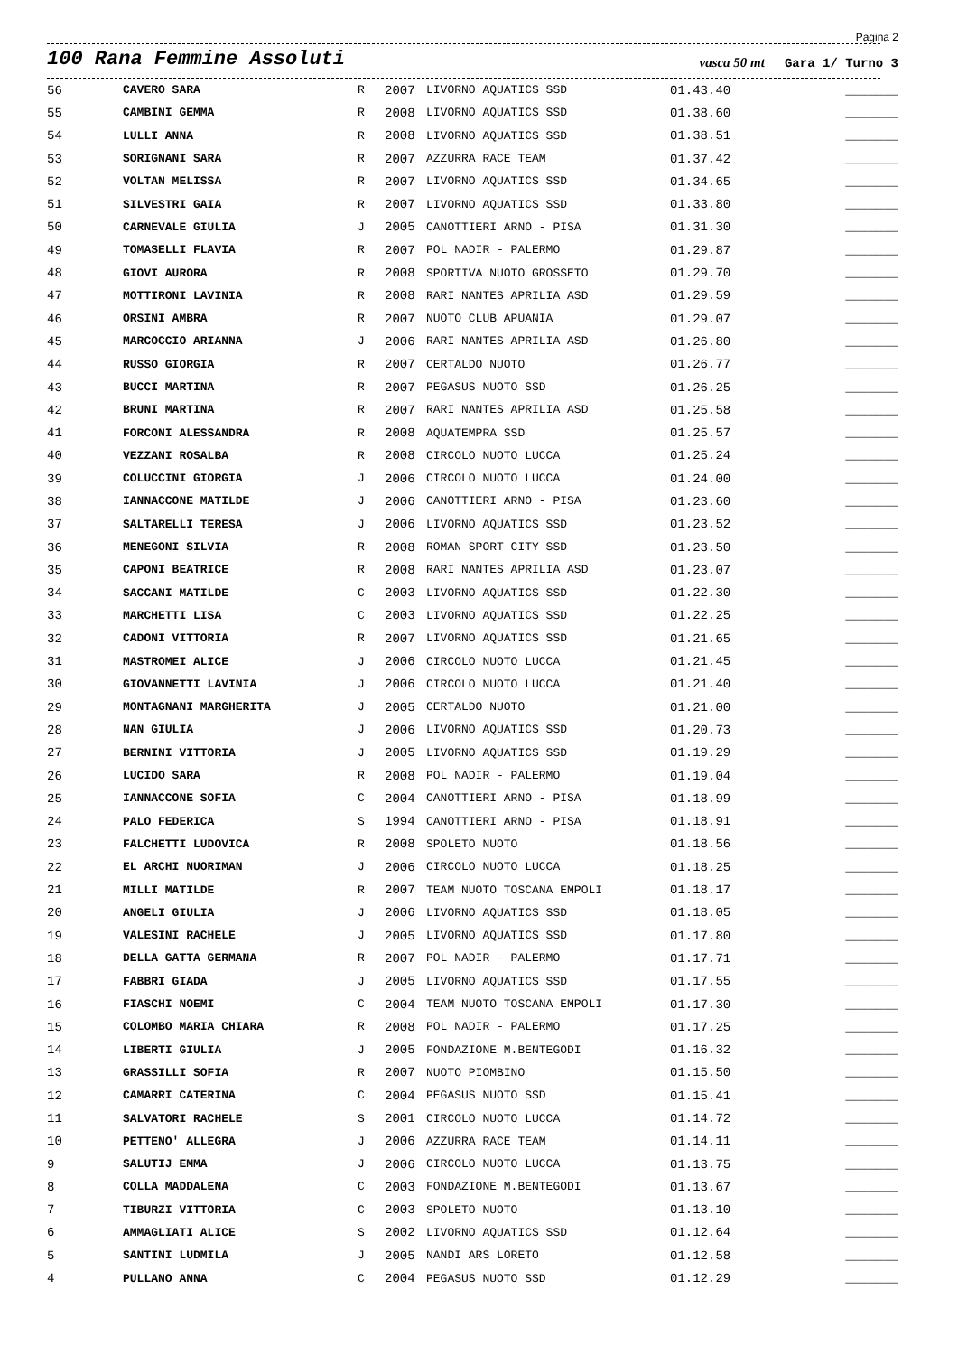Pagina 2
100 Rana Femmine Assoluti
vasca 50 mt
Gara 1/ Turno 3
| 56 | CAVERO SARA | R | 2007 | LIVORNO AQUATICS SSD | 01.43.40 | _______ |
| 55 | CAMBINI GEMMA | R | 2008 | LIVORNO AQUATICS SSD | 01.38.60 | _______ |
| 54 | LULLI ANNA | R | 2008 | LIVORNO AQUATICS SSD | 01.38.51 | _______ |
| 53 | SORIGNANI SARA | R | 2007 | AZZURRA RACE TEAM | 01.37.42 | _______ |
| 52 | VOLTAN MELISSA | R | 2007 | LIVORNO AQUATICS SSD | 01.34.65 | _______ |
| 51 | SILVESTRI GAIA | R | 2007 | LIVORNO AQUATICS SSD | 01.33.80 | _______ |
| 50 | CARNEVALE GIULIA | J | 2005 | CANOTTIERI ARNO - PISA | 01.31.30 | _______ |
| 49 | TOMASELLI FLAVIA | R | 2007 | POL NADIR - PALERMO | 01.29.87 | _______ |
| 48 | GIOVI AURORA | R | 2008 | SPORTIVA NUOTO GROSSETO | 01.29.70 | _______ |
| 47 | MOTTIRONI LAVINIA | R | 2008 | RARI NANTES APRILIA ASD | 01.29.59 | _______ |
| 46 | ORSINI AMBRA | R | 2007 | NUOTO CLUB APUANIA | 01.29.07 | _______ |
| 45 | MARCOCCIO ARIANNA | J | 2006 | RARI NANTES APRILIA ASD | 01.26.80 | _______ |
| 44 | RUSSO GIORGIA | R | 2007 | CERTALDO NUOTO | 01.26.77 | _______ |
| 43 | BUCCI MARTINA | R | 2007 | PEGASUS NUOTO SSD | 01.26.25 | _______ |
| 42 | BRUNI MARTINA | R | 2007 | RARI NANTES APRILIA ASD | 01.25.58 | _______ |
| 41 | FORCONI ALESSANDRA | R | 2008 | AQUATEMPRA SSD | 01.25.57 | _______ |
| 40 | VEZZANI ROSALBA | R | 2008 | CIRCOLO NUOTO LUCCA | 01.25.24 | _______ |
| 39 | COLUCCINI GIORGIA | J | 2006 | CIRCOLO NUOTO LUCCA | 01.24.00 | _______ |
| 38 | IANNACCONE MATILDE | J | 2006 | CANOTTIERI ARNO - PISA | 01.23.60 | _______ |
| 37 | SALTARELLI TERESA | J | 2006 | LIVORNO AQUATICS SSD | 01.23.52 | _______ |
| 36 | MENEGONI SILVIA | R | 2008 | ROMAN SPORT CITY SSD | 01.23.50 | _______ |
| 35 | CAPONI BEATRICE | R | 2008 | RARI NANTES APRILIA ASD | 01.23.07 | _______ |
| 34 | SACCANI MATILDE | C | 2003 | LIVORNO AQUATICS SSD | 01.22.30 | _______ |
| 33 | MARCHETTI LISA | C | 2003 | LIVORNO AQUATICS SSD | 01.22.25 | _______ |
| 32 | CADONI VITTORIA | R | 2007 | LIVORNO AQUATICS SSD | 01.21.65 | _______ |
| 31 | MASTROMEI ALICE | J | 2006 | CIRCOLO NUOTO LUCCA | 01.21.45 | _______ |
| 30 | GIOVANNETTI LAVINIA | J | 2006 | CIRCOLO NUOTO LUCCA | 01.21.40 | _______ |
| 29 | MONTAGNANI MARGHERITA | J | 2005 | CERTALDO NUOTO | 01.21.00 | _______ |
| 28 | NAN GIULIA | J | 2006 | LIVORNO AQUATICS SSD | 01.20.73 | _______ |
| 27 | BERNINI VITTORIA | J | 2005 | LIVORNO AQUATICS SSD | 01.19.29 | _______ |
| 26 | LUCIDO SARA | R | 2008 | POL NADIR - PALERMO | 01.19.04 | _______ |
| 25 | IANNACCONE SOFIA | C | 2004 | CANOTTIERI ARNO - PISA | 01.18.99 | _______ |
| 24 | PALO FEDERICA | S | 1994 | CANOTTIERI ARNO - PISA | 01.18.91 | _______ |
| 23 | FALCHETTI LUDOVICA | R | 2008 | SPOLETO NUOTO | 01.18.56 | _______ |
| 22 | EL ARCHI NUORIMAN | J | 2006 | CIRCOLO NUOTO LUCCA | 01.18.25 | _______ |
| 21 | MILLI MATILDE | R | 2007 | TEAM NUOTO TOSCANA EMPOLI | 01.18.17 | _______ |
| 20 | ANGELI GIULIA | J | 2006 | LIVORNO AQUATICS SSD | 01.18.05 | _______ |
| 19 | VALESINI RACHELE | J | 2005 | LIVORNO AQUATICS SSD | 01.17.80 | _______ |
| 18 | DELLA GATTA GERMANA | R | 2007 | POL NADIR - PALERMO | 01.17.71 | _______ |
| 17 | FABBRI GIADA | J | 2005 | LIVORNO AQUATICS SSD | 01.17.55 | _______ |
| 16 | FIASCHI NOEMI | C | 2004 | TEAM NUOTO TOSCANA EMPOLI | 01.17.30 | _______ |
| 15 | COLOMBO MARIA CHIARA | R | 2008 | POL NADIR - PALERMO | 01.17.25 | _______ |
| 14 | LIBERTI GIULIA | J | 2005 | FONDAZIONE M.BENTEGODI | 01.16.32 | _______ |
| 13 | GRASSILLI SOFIA | R | 2007 | NUOTO PIOMBINO | 01.15.50 | _______ |
| 12 | CAMARRI CATERINA | C | 2004 | PEGASUS NUOTO SSD | 01.15.41 | _______ |
| 11 | SALVATORI RACHELE | S | 2001 | CIRCOLO NUOTO LUCCA | 01.14.72 | _______ |
| 10 | PETTENO' ALLEGRA | J | 2006 | AZZURRA RACE TEAM | 01.14.11 | _______ |
| 9 | SALUTIJ EMMA | J | 2006 | CIRCOLO NUOTO LUCCA | 01.13.75 | _______ |
| 8 | COLLA MADDALENA | C | 2003 | FONDAZIONE M.BENTEGODI | 01.13.67 | _______ |
| 7 | TIBURZI VITTORIA | C | 2003 | SPOLETO NUOTO | 01.13.10 | _______ |
| 6 | AMMAGLIATI ALICE | S | 2002 | LIVORNO AQUATICS SSD | 01.12.64 | _______ |
| 5 | SANTINI LUDMILA | J | 2005 | NANDI ARS LORETO | 01.12.58 | _______ |
| 4 | PULLANO ANNA | C | 2004 | PEGASUS NUOTO SSD | 01.12.29 | _______ |